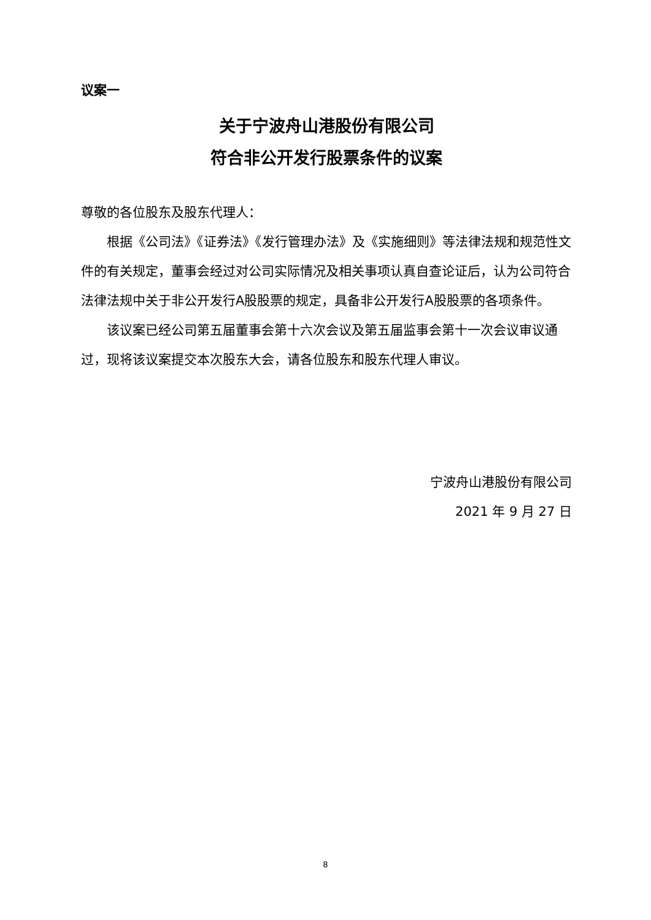议案一
关于宁波舟山港股份有限公司
符合非公开发行股票条件的议案
尊敬的各位股东及股东代理人：
根据《公司法》《证券法》《发行管理办法》及《实施细则》等法律法规和规范性文件的有关规定，董事会经过对公司实际情况及相关事项认真自查论证后，认为公司符合法律法规中关于非公开发行A股股票的规定，具备非公开发行A股股票的各项条件。
该议案已经公司第五届董事会第十六次会议及第五届监事会第十一次会议审议通过，现将该议案提交本次股东大会，请各位股东和股东代理人审议。
宁波舟山港股份有限公司
2021 年 9 月 27 日
8